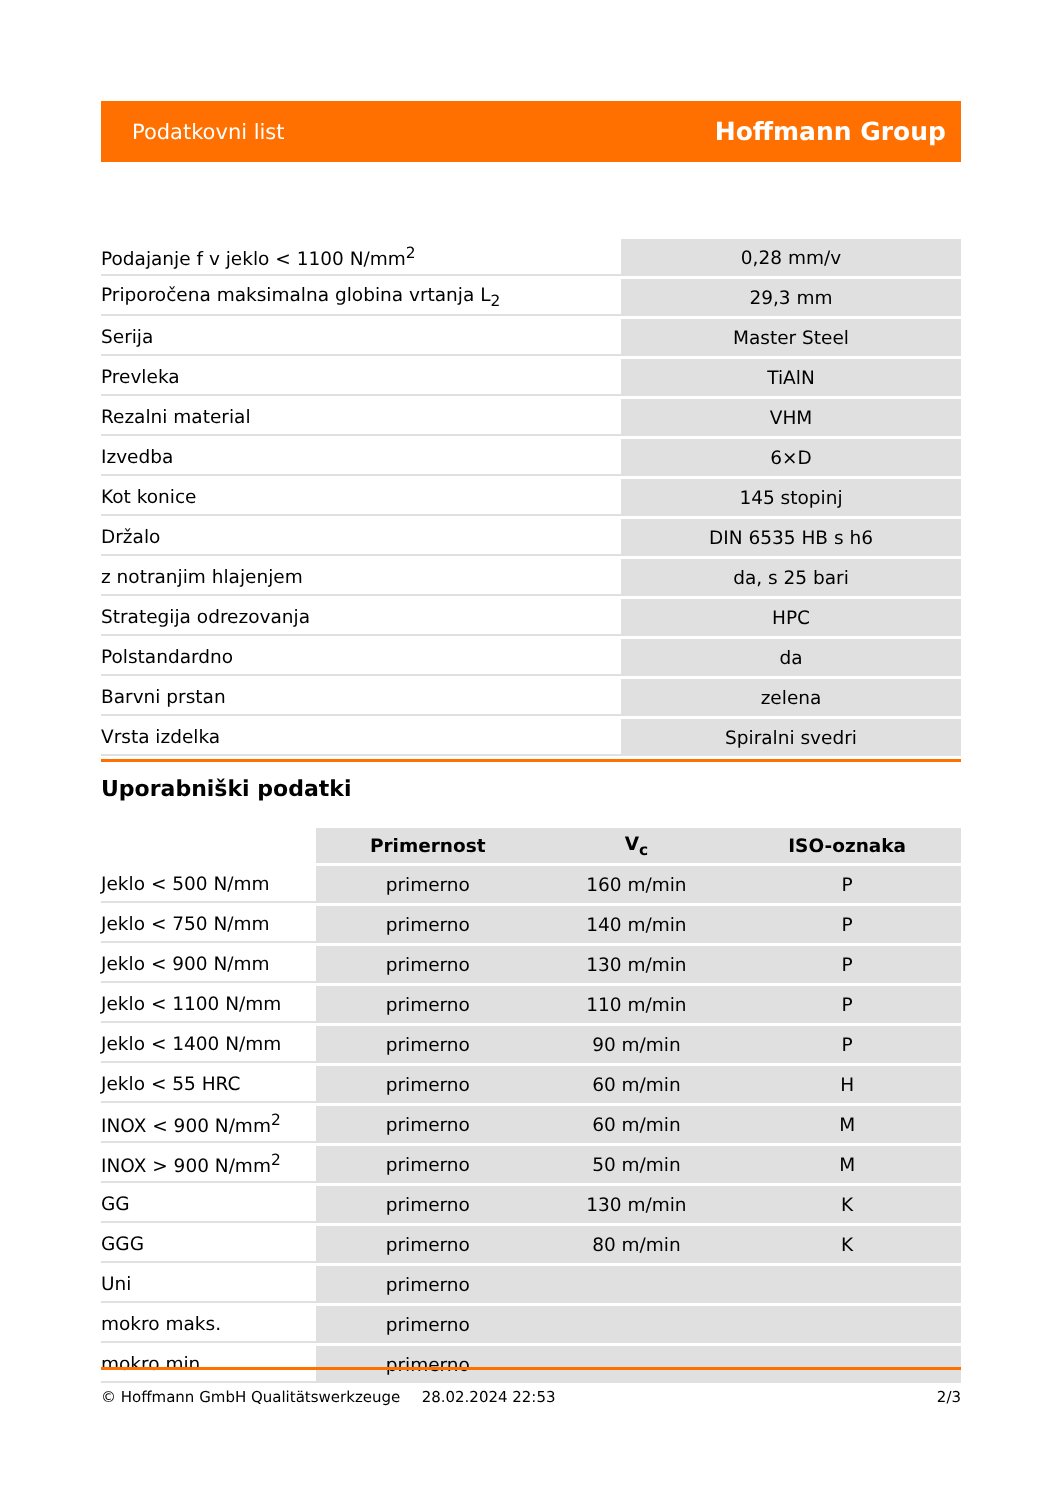Podatkovni list Hoffmann Group
| Podajanje f v jeklo < 1100 N/mm<sup>2</sup> | 0,28 mm/v |
| Priporočena maksimalna globina vrtanja L<sub>2</sub> | 29,3 mm |
| Serija | Master Steel |
| Prevleka | TiAlN |
| Rezalni material | VHM |
| Izvedba | 6×D |
| Kot konice | 145 stopinj |
| Držalo | DIN 6535 HB s h6 |
| z notranjim hlajenjem | da, s 25 bari |
| Strategija odrezovanja | HPC |
| Polstandardno | da |
| Barvni prstan | zelena |
| Vrsta izdelka | Spiralni svedri |
Uporabniški podatki
| | Primernost | V<sub>c</sub> | ISO-oznaka |
| --- | --- | --- | --- |
| Jeklo < 500 N/mm | primerno | 160 m/min | P |
| Jeklo < 750 N/mm | primerno | 140 m/min | P |
| Jeklo < 900 N/mm | primerno | 130 m/min | P |
| Jeklo < 1100 N/mm | primerno | 110 m/min | P |
| Jeklo < 1400 N/mm | primerno | 90 m/min | P |
| Jeklo < 55 HRC | primerno | 60 m/min | H |
| INOX < 900 N/mm<sup>2</sup> | primerno | 60 m/min | M |
| INOX > 900 N/mm<sup>2</sup> | primerno | 50 m/min | M |
| GG | primerno | 130 m/min | K |
| GGG | primerno | 80 m/min | K |
| Uni | primerno | | |
| mokro maks. | primerno | | |
| mokro min. | primerno | | |
© Hoffmann GmbH Qualitätswerkzeuge 28.02.2024 22:53 2/3